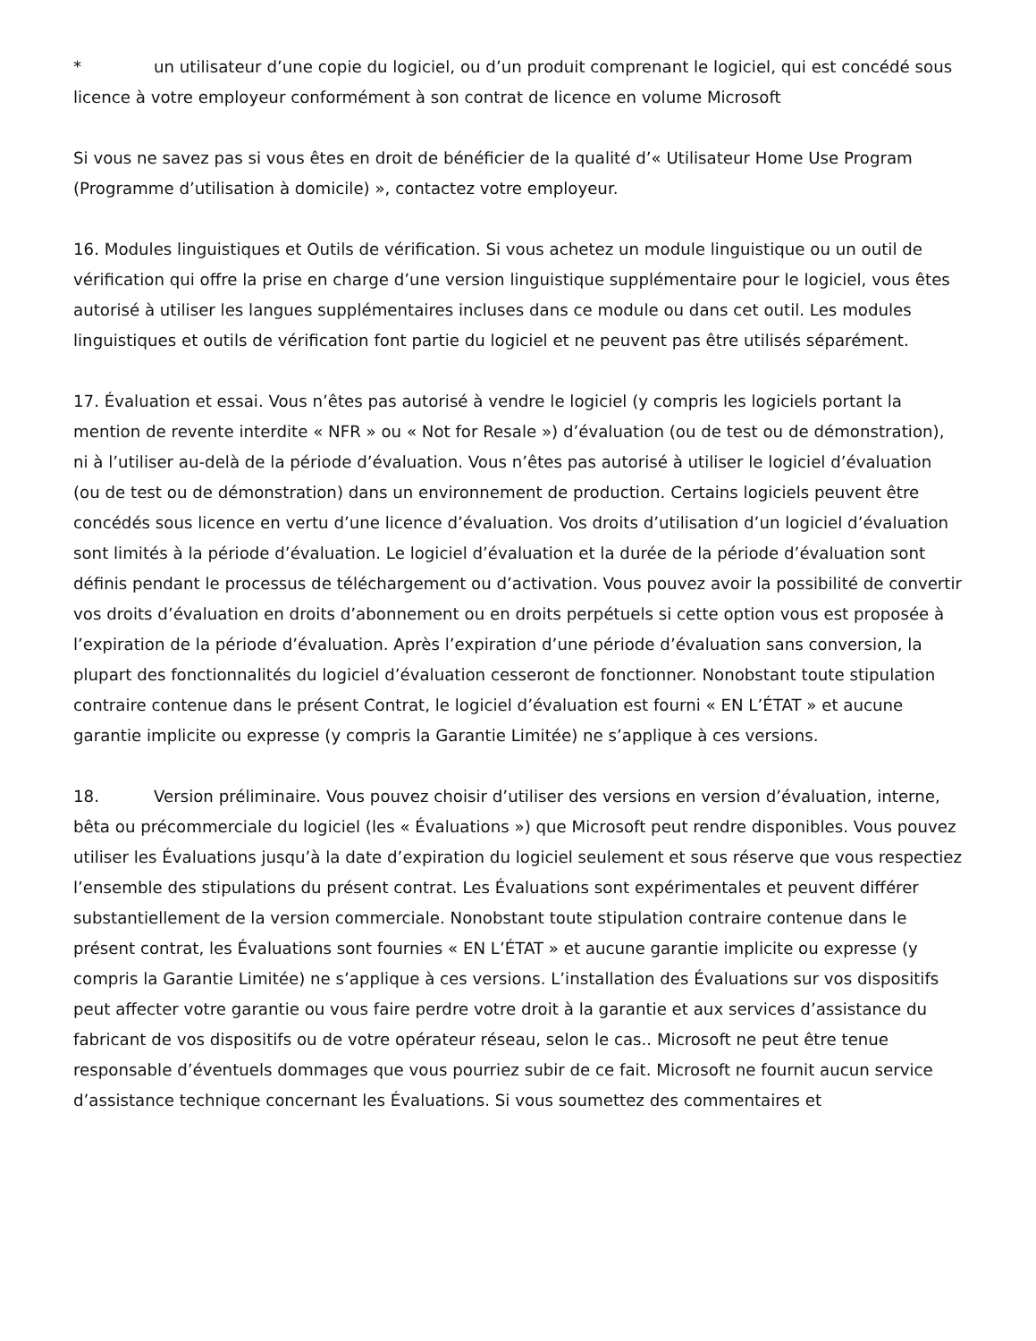* un utilisateur d’une copie du logiciel, ou d’un produit comprenant le logiciel, qui est concédé sous licence à votre employeur conformément à son contrat de licence en volume Microsoft
Si vous ne savez pas si vous êtes en droit de bénéficier de la qualité d’« Utilisateur Home Use Program (Programme d’utilisation à domicile) », contactez votre employeur.
16. Modules linguistiques et Outils de vérification. Si vous achetez un module linguistique ou un outil de vérification qui offre la prise en charge d’une version linguistique supplémentaire pour le logiciel, vous êtes autorisé à utiliser les langues supplémentaires incluses dans ce module ou dans cet outil. Les modules linguistiques et outils de vérification font partie du logiciel et ne peuvent pas être utilisés séparément.
17. Évaluation et essai. Vous n’êtes pas autorisé à vendre le logiciel (y compris les logiciels portant la mention de revente interdite « NFR » ou « Not for Resale ») d’évaluation (ou de test ou de démonstration), ni à l’utiliser au-delà de la période d’évaluation. Vous n’êtes pas autorisé à utiliser le logiciel d’évaluation (ou de test ou de démonstration) dans un environnement de production. Certains logiciels peuvent être concédés sous licence en vertu d’une licence d’évaluation. Vos droits d’utilisation d’un logiciel d’évaluation sont limités à la période d’évaluation. Le logiciel d’évaluation et la durée de la période d’évaluation sont définis pendant le processus de téléchargement ou d’activation. Vous pouvez avoir la possibilité de convertir vos droits d’évaluation en droits d’abonnement ou en droits perpétuels si cette option vous est proposée à l’expiration de la période d’évaluation. Après l’expiration d’une période d’évaluation sans conversion, la plupart des fonctionnalités du logiciel d’évaluation cesseront de fonctionner. Nonobstant toute stipulation contraire contenue dans le présent Contrat, le logiciel d’évaluation est fourni « EN L’ÉTAT » et aucune garantie implicite ou expresse (y compris la Garantie Limitée) ne s’applique à ces versions.
18. Version préliminaire. Vous pouvez choisir d’utiliser des versions en version d’évaluation, interne, bêta ou précommerciale du logiciel (les « Évaluations ») que Microsoft peut rendre disponibles. Vous pouvez utiliser les Évaluations jusqu’à la date d’expiration du logiciel seulement et sous réserve que vous respectiez l’ensemble des stipulations du présent contrat. Les Évaluations sont expérimentales et peuvent différer substantiellement de la version commerciale. Nonobstant toute stipulation contraire contenue dans le présent contrat, les Évaluations sont fournies « EN L’ÉTAT » et aucune garantie implicite ou expresse (y compris la Garantie Limitée) ne s’applique à ces versions. L’installation des Évaluations sur vos dispositifs peut affecter votre garantie ou vous faire perdre votre droit à la garantie et aux services d’assistance du fabricant de vos dispositifs ou de votre opérateur réseau, selon le cas.. Microsoft ne peut être tenue responsable d’éventuels dommages que vous pourriez subir de ce fait. Microsoft ne fournit aucun service d’assistance technique concernant les Évaluations. Si vous soumettez des commentaires et